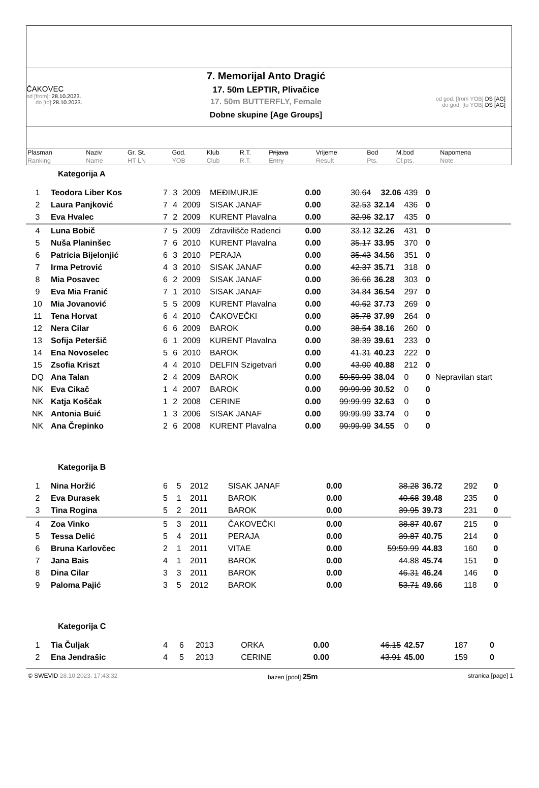ČAKOVEC
od [from]: 28.10.2023.
do [to]: 28.10.2023.
7. Memorijal Anto Dragić
17. 50m LEPTIR, Plivačice
17. 50m BUTTERFLY, Female
Dobne skupine [Age Groups]
od god. [from YOB] DS [AG]
do god. [to YOB] DS [AG]
| Plasman Ranking | Naziv Name | Gr. St. HT LN | God. YOB | Klub Club | R.T. R.T. | Prijava Entry | Vrijeme Result | Bod Pts. | M.bod Cl.pts. | Napomena Note |
Kategorija A
| 1 | Teodora Liber Kos | 7 | 3 | 2009 | MEĐIMURJE | 0.00 | 30.64 | 32.06 | 439 | 0 | |
| 2 | Laura Panjković | 7 | 4 | 2009 | SISAK JANAF | 0.00 | 32.53 | 32.14 | 436 | 0 | |
| 3 | Eva Hvalec | 7 | 2 | 2009 | KURENT Plavalna | 0.00 | 32.96 | 32.17 | 435 | 0 | |
| 4 | Luna Bobič | 7 | 5 | 2009 | Zdravilišče Radenci | 0.00 | 33.12 | 32.26 | 431 | 0 | |
| 5 | Nuša Planinšec | 7 | 6 | 2010 | KURENT Plavalna | 0.00 | 35.17 | 33.95 | 370 | 0 | |
| 6 | Patricia Bijelonjić | 6 | 3 | 2010 | PERAJA | 0.00 | 35.43 | 34.56 | 351 | 0 | |
| 7 | Irma Petrović | 4 | 3 | 2010 | SISAK JANAF | 0.00 | 42.37 | 35.71 | 318 | 0 | |
| 8 | Mia Posavec | 6 | 2 | 2009 | SISAK JANAF | 0.00 | 36.66 | 36.28 | 303 | 0 | |
| 9 | Eva Mia Franić | 7 | 1 | 2010 | SISAK JANAF | 0.00 | 34.84 | 36.54 | 297 | 0 | |
| 10 | Mia Jovanović | 5 | 5 | 2009 | KURENT Plavalna | 0.00 | 40.62 | 37.73 | 269 | 0 | |
| 11 | Tena Horvat | 6 | 4 | 2010 | ČAKOVEČKI | 0.00 | 35.78 | 37.99 | 264 | 0 | |
| 12 | Nera Cilar | 6 | 6 | 2009 | BAROK | 0.00 | 38.54 | 38.16 | 260 | 0 | |
| 13 | Sofija Peteršič | 6 | 1 | 2009 | KURENT Plavalna | 0.00 | 38.39 | 39.61 | 233 | 0 | |
| 14 | Ena Novoselec | 5 | 6 | 2010 | BAROK | 0.00 | 41.31 | 40.23 | 222 | 0 | |
| 15 | Zsofia Kriszt | 4 | 4 | 2010 | DELFIN Szigetvari | 0.00 | 43.00 | 40.88 | 212 | 0 | |
| DQ | Ana Talan | 2 | 4 | 2009 | BAROK | 0.00 | 59:59.99 | 38.04 | 0 | 0 | Nepravilan start |
| NK | Eva Cikač | 1 | 4 | 2007 | BAROK | 0.00 | 99:99.99 | 30.52 | 0 | 0 | |
| NK | Katja Koščak | 1 | 2 | 2008 | CERINE | 0.00 | 99:99.99 | 32.63 | 0 | 0 | |
| NK | Antonia Buić | 1 | 3 | 2006 | SISAK JANAF | 0.00 | 99:99.99 | 33.74 | 0 | 0 | |
| NK | Ana Črepinko | 2 | 6 | 2008 | KURENT Plavalna | 0.00 | 99:99.99 | 34.55 | 0 | 0 | |
Kategorija B
| 1 | Nina Horžić | 6 | 5 | 2012 | SISAK JANAF | 0.00 | 38.28 | 36.72 | 292 | 0 | |
| 2 | Eva Đurasek | 5 | 1 | 2011 | BAROK | 0.00 | 40.68 | 39.48 | 235 | 0 | |
| 3 | Tina Rogina | 5 | 2 | 2011 | BAROK | 0.00 | 39.95 | 39.73 | 231 | 0 | |
| 4 | Zoa Vinko | 5 | 3 | 2011 | ČAKOVEČKI | 0.00 | 38.87 | 40.67 | 215 | 0 | |
| 5 | Tessa Delić | 5 | 4 | 2011 | PERAJA | 0.00 | 39.87 | 40.75 | 214 | 0 | |
| 6 | Bruna Karlovčec | 2 | 1 | 2011 | VITAE | 0.00 | 59:59.99 | 44.83 | 160 | 0 | |
| 7 | Jana Bais | 4 | 1 | 2011 | BAROK | 0.00 | 44.88 | 45.74 | 151 | 0 | |
| 8 | Dina Cilar | 3 | 3 | 2011 | BAROK | 0.00 | 46.31 | 46.24 | 146 | 0 | |
| 9 | Paloma Pajić | 3 | 5 | 2012 | BAROK | 0.00 | 53.71 | 49.66 | 118 | 0 | |
Kategorija C
| 1 | Tia Čuljak | 4 | 6 | 2013 | ORKA | 0.00 | 46.15 | 42.57 | 187 | 0 | |
| 2 | Ena Jendrašic | 4 | 5 | 2013 | CERINE | 0.00 | 43.91 | 45.00 | 159 | 0 | |
© SWEVID 28.10.2023. 17:43:32 bazen [pool] 25m stranica [page] 1